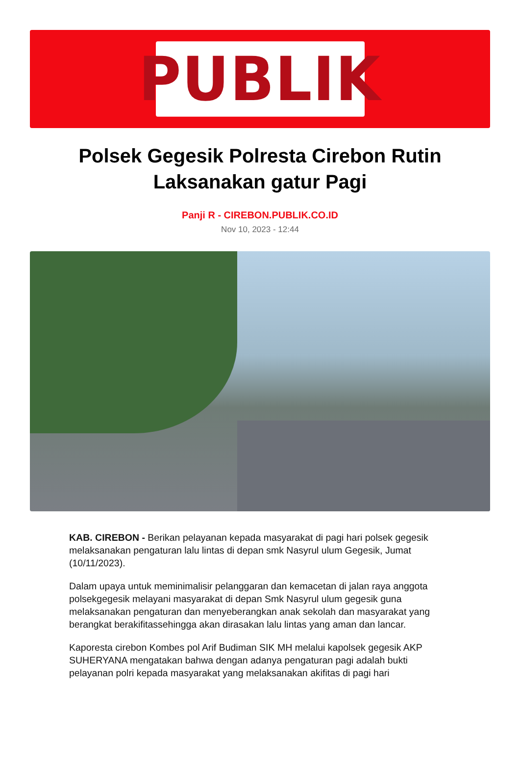PUBLIK
Polsek Gegesik Polresta Cirebon Rutin Laksanakan gatur Pagi
Panji R - CIREBON.PUBLIK.CO.ID
Nov 10, 2023 - 12:44
KAB. CIREBON - Berikan pelayanan kepada masyarakat di pagi hari polsek gegesik melaksanakan pengaturan lalu lintas di depan smk Nasyrul ulum Gegesik, Jumat (10/11/2023).
Dalam upaya untuk meminimalisir pelanggaran dan kemacetan di jalan raya anggota polsekgegesik melayani masyarakat di depan Smk Nasyrul ulum gegesik guna melaksanakan pengaturan dan menyeberangkan anak sekolah dan masyarakat yang berangkat berakifitassehingga akan dirasakan lalu lintas yang aman dan lancar.
Kaporesta cirebon Kombes pol Arif Budiman SIK MH melalui kapolsek gegesik AKP SUHERYANA mengatakan bahwa dengan adanya pengaturan pagi adalah bukti pelayanan polri kepada masyarakat yang melaksanakan akifitas di pagi hari